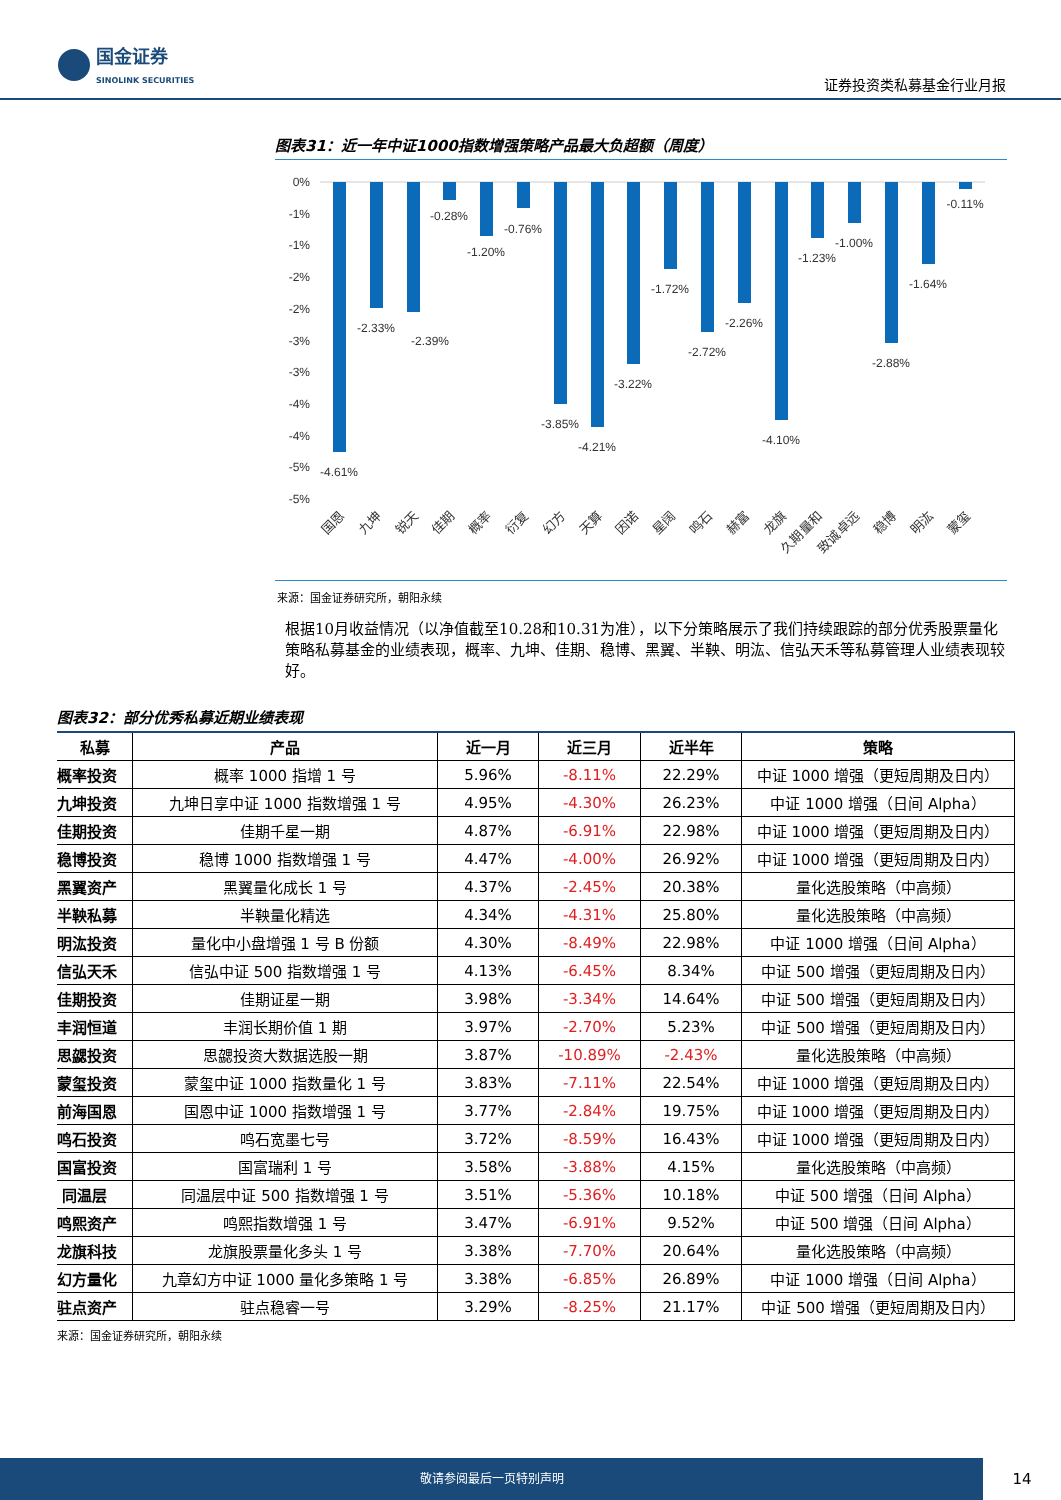国金证券
SINOLINK SECURITIES
证券投资类私募基金行业月报
图表31：近一年中证1000指数增强策略产品最大负超额（周度）
0%
-1%
-1%
-2%
-2%
-3%
-3%
-4%
-4%
-5%
-5%
-4.61%
-2.33%
-2.39%
-0.28%
-1.20%
-0.76%
-3.85%
-4.21%
-3.22%
-1.72%
-2.72%
-2.26%
-4.10%
-1.23%
-1.00%
-2.88%
-1.64%
-0.11%
国恩
九坤
锐天
佳期
概率
衍复
幻方
天算
因诺
星阔
鸣石
赫富
龙旗
久期量和
致诚卓远
稳博
明汯
蒙玺
来源：国金证券研究所，朝阳永续
根据10月收益情况（以净值截至10.28和10.31为准），以下分策略展示了我们持续跟踪的部分优秀股票量化策略私募基金的业绩表现，概率、九坤、佳期、稳博、黑翼、半鞅、明汯、信弘天禾等私募管理人业绩表现较好。
图表32：部分优秀私募近期业绩表现
| 私募 | 产品 | 近一月 | 近三月 | 近半年 | 策略 |
| --- | --- | --- | --- | --- | --- |
| 概率投资 | 概率 1000 指增 1 号 | 5.96% | -8.11% | 22.29% | 中证 1000 增强（更短周期及日内） |
| 九坤投资 | 九坤日享中证 1000 指数增强 1 号 | 4.95% | -4.30% | 26.23% | 中证 1000 增强（日间 Alpha） |
| 佳期投资 | 佳期千星一期 | 4.87% | -6.91% | 22.98% | 中证 1000 增强（更短周期及日内） |
| 稳博投资 | 稳博 1000 指数增强 1 号 | 4.47% | -4.00% | 26.92% | 中证 1000 增强（更短周期及日内） |
| 黑翼资产 | 黑翼量化成长 1 号 | 4.37% | -2.45% | 20.38% | 量化选股策略（中高频） |
| 半鞅私募 | 半鞅量化精选 | 4.34% | -4.31% | 25.80% | 量化选股策略（中高频） |
| 明汯投资 | 量化中小盘增强 1 号 B 份额 | 4.30% | -8.49% | 22.98% | 中证 1000 增强（日间 Alpha） |
| 信弘天禾 | 信弘中证 500 指数增强 1 号 | 4.13% | -6.45% | 8.34% | 中证 500 增强（更短周期及日内） |
| 佳期投资 | 佳期证星一期 | 3.98% | -3.34% | 14.64% | 中证 500 增强（更短周期及日内） |
| 丰润恒道 | 丰润长期价值 1 期 | 3.97% | -2.70% | 5.23% | 中证 500 增强（更短周期及日内） |
| 思勰投资 | 思勰投资大数据选股一期 | 3.87% | -10.89% | -2.43% | 量化选股策略（中高频） |
| 蒙玺投资 | 蒙玺中证 1000 指数量化 1 号 | 3.83% | -7.11% | 22.54% | 中证 1000 增强（更短周期及日内） |
| 前海国恩 | 国恩中证 1000 指数增强 1 号 | 3.77% | -2.84% | 19.75% | 中证 1000 增强（更短周期及日内） |
| 鸣石投资 | 鸣石宽墨七号 | 3.72% | -8.59% | 16.43% | 中证 1000 增强（更短周期及日内） |
| 国富投资 | 国富瑞利 1 号 | 3.58% | -3.88% | 4.15% | 量化选股策略（中高频） |
| 同温层 | 同温层中证 500 指数增强 1 号 | 3.51% | -5.36% | 10.18% | 中证 500 增强（日间 Alpha） |
| 鸣熙资产 | 鸣熙指数增强 1 号 | 3.47% | -6.91% | 9.52% | 中证 500 增强（日间 Alpha） |
| 龙旗科技 | 龙旗股票量化多头 1 号 | 3.38% | -7.70% | 20.64% | 量化选股策略（中高频） |
| 幻方量化 | 九章幻方中证 1000 量化多策略 1 号 | 3.38% | -6.85% | 26.89% | 中证 1000 增强（日间 Alpha） |
| 驻点资产 | 驻点稳睿一号 | 3.29% | -8.25% | 21.17% | 中证 500 增强（更短周期及日内） |
来源：国金证券研究所，朝阳永续
敬请参阅最后一页特别声明
14